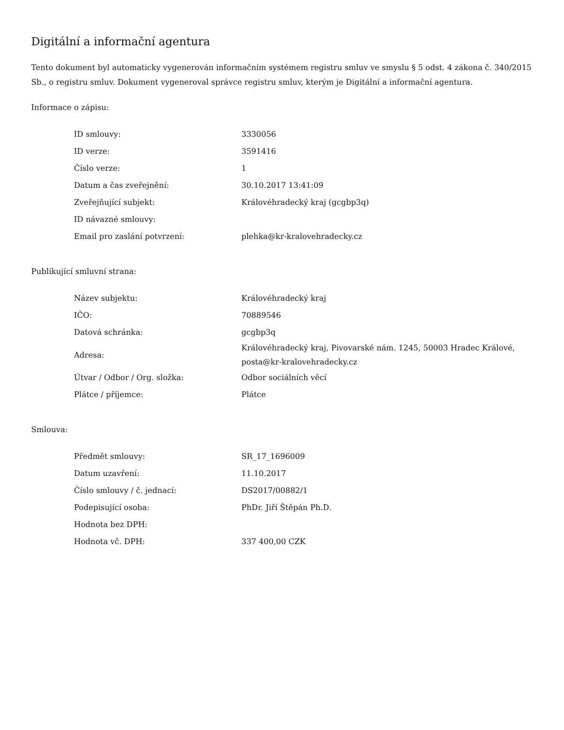Digitální a informační agentura
Tento dokument byl automaticky vygenerován informačním systémem registru smluv ve smyslu § 5 odst. 4 zákona č. 340/2015 Sb., o registru smluv. Dokument vygeneroval správce registru smluv, kterým je Digitální a informační agentura.
Informace o zápisu:
| ID smlouvy: | 3330056 |
| ID verze: | 3591416 |
| Číslo verze: | 1 |
| Datum a čas zveřejnění: | 30.10.2017 13:41:09 |
| Zveřejňující subjekt: | Královéhradecký kraj (gcgbp3q) |
| ID návazné smlouvy: | |
| Email pro zaslání potvrzení: | plehka@kr-kralovehradecky.cz |
Publikující smluvní strana:
| Název subjektu: | Královéhradecký kraj |
| IČO: | 70889546 |
| Datová schránka: | gcgbp3q |
| Adresa: | Královéhradecký kraj, Pivovarské nám. 1245, 50003 Hradec Králové, posta@kr-kralovehradecky.cz |
| Útvar / Odbor / Org. složka: | Odbor sociálních věcí |
| Plátce / příjemce: | Plátce |
Smlouva:
| Předmět smlouvy: | SR_17_1696009 |
| Datum uzavření: | 11.10.2017 |
| Číslo smlouvy / č. jednací: | DS2017/00882/1 |
| Podepisující osoba: | PhDr. Jiří Štěpán Ph.D. |
| Hodnota bez DPH: | |
| Hodnota vč. DPH: | 337 400,00 CZK |